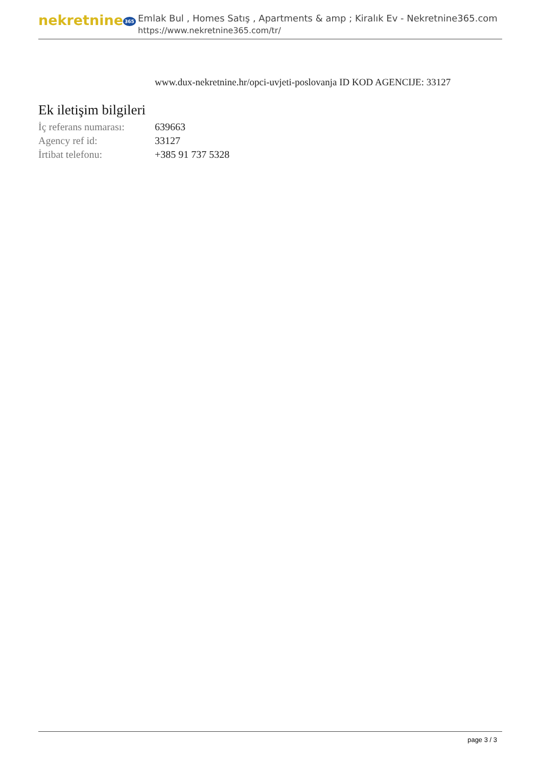nekretnine 365
Emlak Bul , Homes Satış , Apartments & amp ; Kiralık Ev - Nekretnine365.com
https://www.nekretnine365.com/tr/
www.dux-nekretnine.hr/opci-uvjeti-poslovanja ID KOD AGENCIJE: 33127
Ek iletişim bilgileri
| İç referans numarası: | 639663 |
| Agency ref id: | 33127 |
| İrtibat telefonu: | +385 91 737 5328 |
page 3 / 3